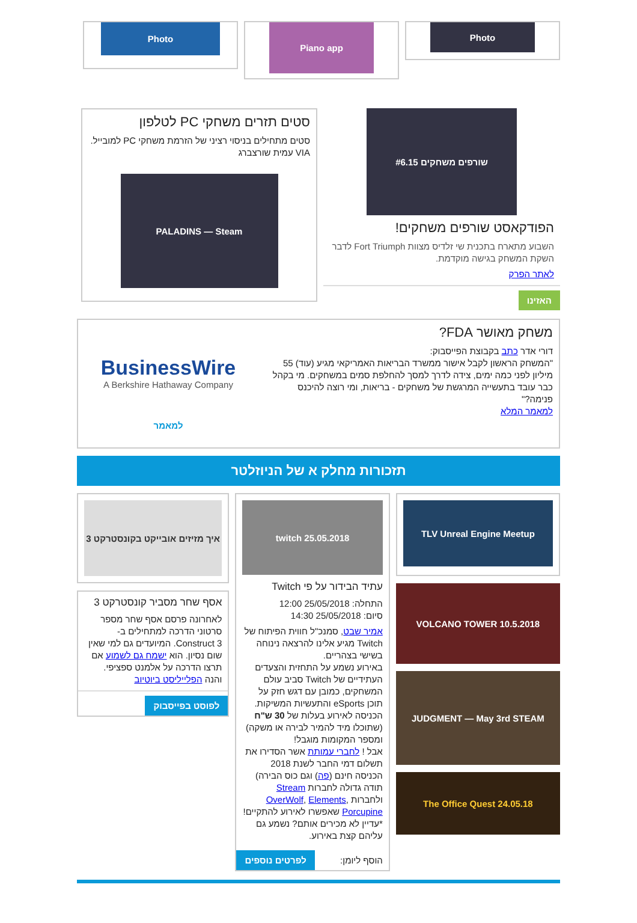Photo
Piano app
Photo
שורפים משחקים #6.15
הפודקאסט שורפים משחקים!
השבוע מתארח בתכנית שי זלדיס מצוות Fort Triumph לדבר השקת המשחק בגישה מוקדמת.
לאתר הפרק
האזינו
סטים תזרים משחקי PC לטלפון
סטים מתחילים בניסוי רציני של הזרמת משחקי PC למובייל. VIA עמית שורצברג
PALADINS — Steam
משחק מאושר FDA?
דורי אדר כתב בקבוצת הפייסבוק:
"המשחק הראשון לקבל אישור ממשרד הבריאות האמריקאי מגיע (עוד) 55 מיליון לפני כמה ימים, צידה לדרך למסך להחלפת סמים במשחקים. מי בקהל כבר עובד בתעשייה המרגשת של משחקים - בריאות, ומי רוצה להיכנס פנימה?"
למאמר המלא
BusinessWire
A Berkshire Hathaway Company
למאמר
תזכורות מחלק א של הניוזלטר
TLV Unreal Engine Meetup
VOLCANO TOWER 10.5.2018
JUDGMENT — May 3rd STEAM
The Office Quest 24.05.18
twitch 25.05.2018
עתיד הבידור על פי Twitch
התחלה: 25/05/2018 12:00
סיום: 25/05/2018 14:30
אמיר שבט, סמנכ"ל חווית הפיתוח של Twitch מגיע אלינו להרצאה נינוחה בשישי בצהריים.
באירוע נשמע על התחזית והצעדים העתידיים של Twitch סביב עולם המשחקים, כמובן עם דגש חזק על תוכן eSports והתעשיות המשיקות.
הכניסה לאירוע בעלות של 30 ש"ח (שתוכלו מיד להמיר לבירה או משקה) ומספר המקומות מוגבל!
אבל ! לחברי עמותת אשר הסדירו את תשלום דמי החבר לשנת 2018 הכניסה חינם (פה) וגם כוס הבירה)
תודה גדולה לחברות Stream ולחברות OverWolf, Elements, Porcupine שאפשרו לאירוע להתקיים!
*עדיין לא מכירים אותם? נשמע גם עליהם קצת באירוע.
הוסף ליומן:
לפרטים נוספים
איך מזיזים אובייקט בקונסטרקט 3
אסף שחר מסביר קונסטרקט 3
לאחרונה פרסם אסף שחר מספר סרטוני הדרכה למתחילים ב-Construct 3. המיועדים גם למי שאין שום נסיון. הוא ישמח גם לשמוע אם תרצו הדרכה על אלמנט ספציפי. והנה הפלייליסט ביוטיוב
לפוסט בפייסבוק